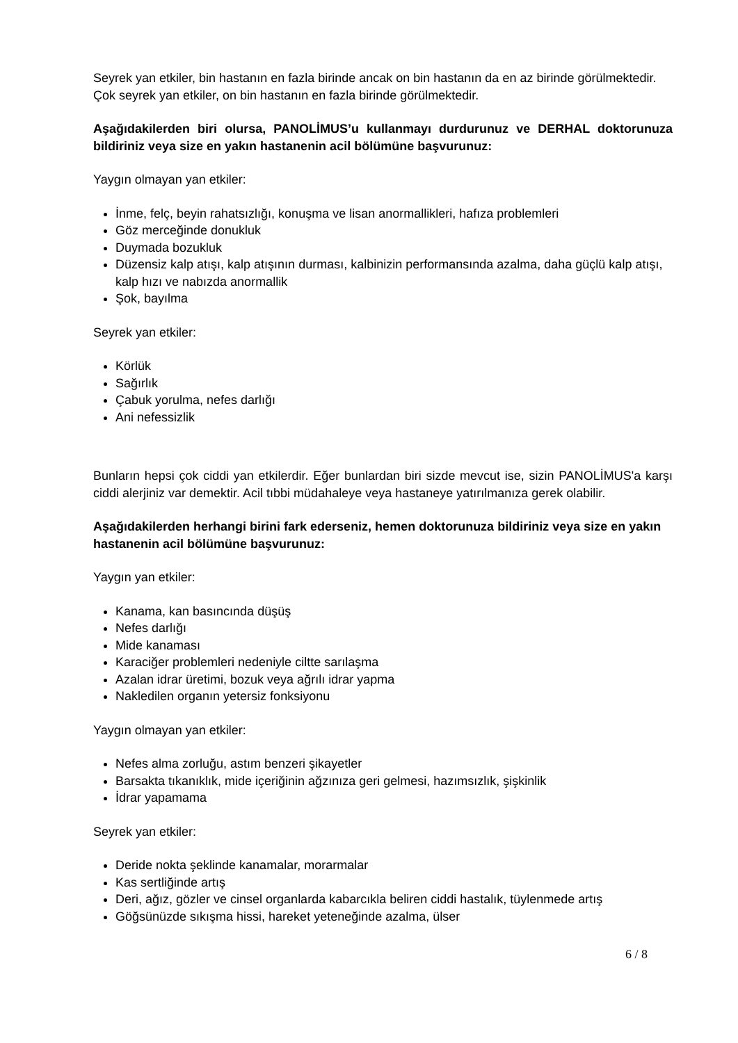Seyrek yan etkiler, bin hastanın en fazla birinde ancak on bin hastanın da en az birinde görülmektedir.
Çok seyrek yan etkiler, on bin hastanın en fazla birinde görülmektedir.
Aşağıdakilerden biri olursa, PANOLİMUS’u kullanmayı durdurunuz ve DERHAL doktorunuza bildiriniz veya size en yakın hastanenin acil bölümüne başvurunuz:
Yaygın olmayan yan etkiler:
İnme, felç, beyin rahatsızlığı, konuşma ve lisan anormallikleri, hafıza problemleri
Göz merceğinde donukluk
Duymada bozukluk
Düzensiz kalp atışı, kalp atışının durması, kalbinizin performansında azalma, daha güçlü kalp atışı, kalp hızı ve nabızda anormallik
Şok, bayılma
Seyrek yan etkiler:
Körlük
Sağırlık
Çabuk yorulma, nefes darlığı
Ani nefessizlik
Bunların hepsi çok ciddi yan etkilerdir. Eğer bunlardan biri sizde mevcut ise, sizin PANOLİMUS'a karşı ciddi alerjiniz var demektir. Acil tıbbi müdahaleye veya hastaneye yatırılmanıza gerek olabilir.
Aşağıdakilerden herhangi birini fark ederseniz, hemen doktorunuza bildiriniz veya size en yakın hastanenin acil bölümüne başvurunuz:
Yaygın yan etkiler:
Kanama, kan basıncında düşüş
Nefes darlığı
Mide kanaması
Karaciğer problemleri nedeniyle ciltte sarılaşma
Azalan idrar üretimi, bozuk veya ağrılı idrar yapma
Nakledilen organın yetersiz fonksiyonu
Yaygın olmayan yan etkiler:
Nefes alma zorluğu, astım benzeri şikayetler
Barsakta tıkanıklık, mide içeriğinin ağzınıza geri gelmesi, hazımsızlık, şişkinlik
İdrar yapamama
Seyrek yan etkiler:
Deride nokta şeklinde kanamalar, morarmalar
Kas sertliğinde artış
Deri, ağız, gözler ve cinsel organlarda kabarcıkla beliren ciddi hastalık, tüylenmede artış
Göğsünüzde sıkışma hissi, hareket yeteneğinde azalma, ülser
6 / 8